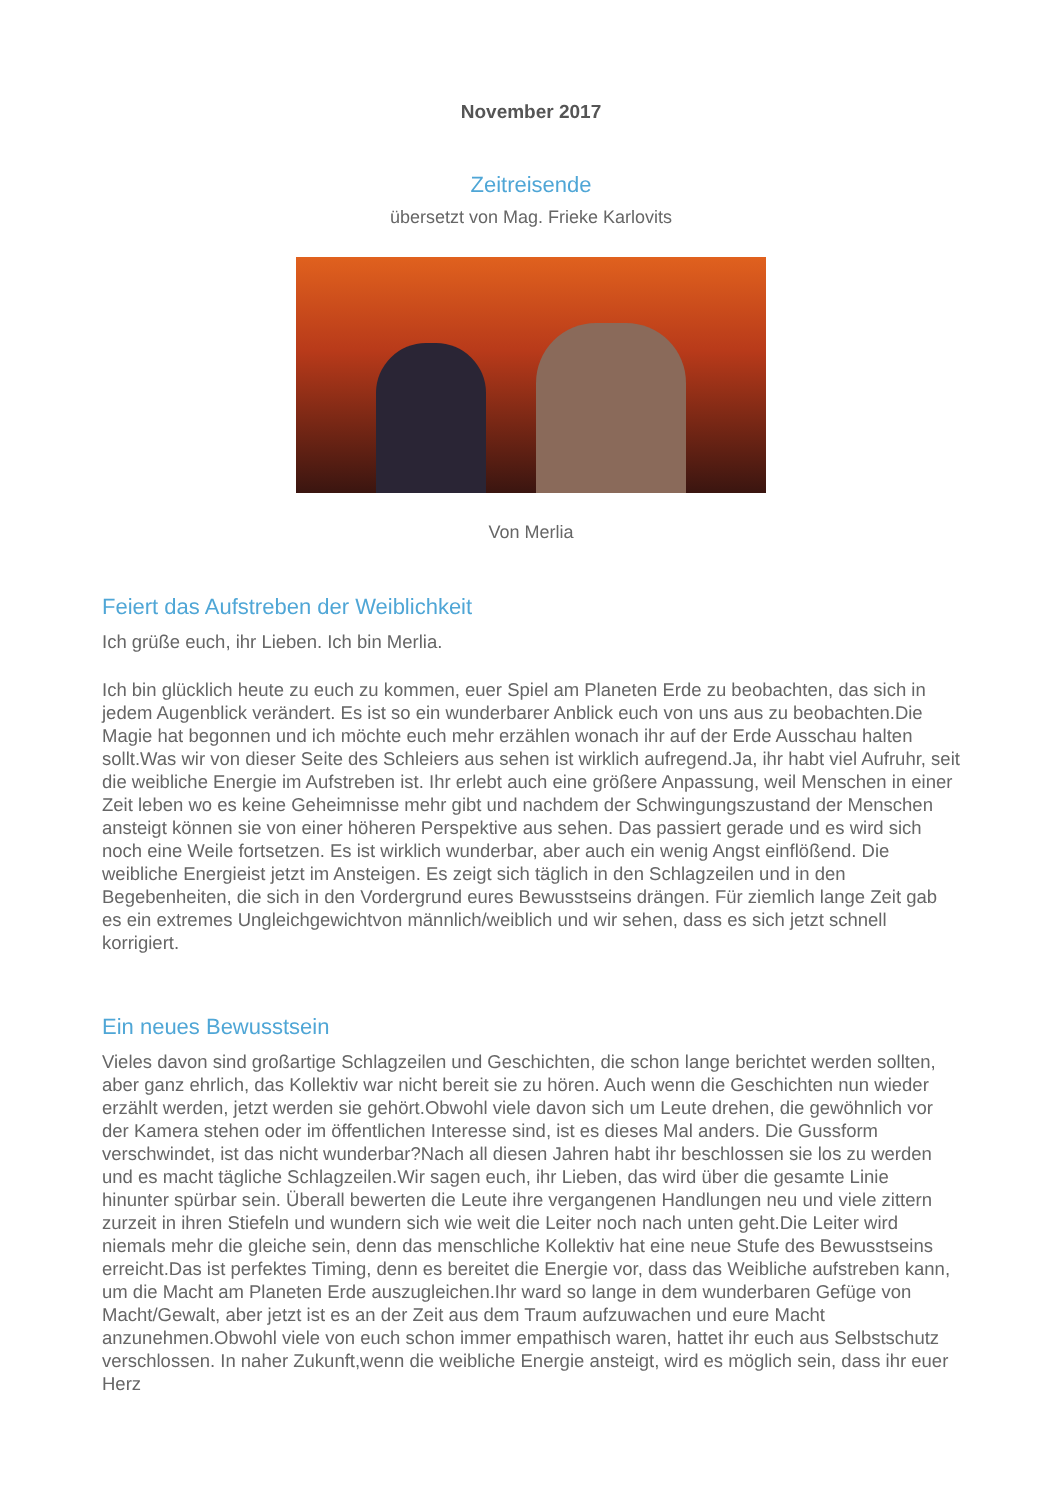November 2017
Zeitreisende
übersetzt von Mag. Frieke Karlovits
Von Merlia
Feiert das Aufstreben der Weiblichkeit
Ich grüße euch, ihr Lieben. Ich bin Merlia.
Ich bin glücklich heute zu euch zu kommen, euer Spiel am Planeten Erde zu beobachten, das sich in jedem Augenblick verändert. Es ist so ein wunderbarer Anblick euch von uns aus zu beobachten.Die Magie hat begonnen und ich möchte euch mehr erzählen wonach ihr auf der Erde Ausschau halten sollt.Was wir von dieser Seite des Schleiers aus sehen ist wirklich aufregend.Ja, ihr habt viel Aufruhr, seit die weibliche Energie im Aufstreben ist. Ihr erlebt auch eine größere Anpassung, weil Menschen in einer Zeit leben wo es keine Geheimnisse mehr gibt und nachdem der Schwingungszustand der Menschen ansteigt können sie von einer höheren Perspektive aus sehen. Das passiert gerade und es wird sich noch eine Weile fortsetzen. Es ist wirklich wunderbar, aber auch ein wenig Angst einflößend. Die weibliche Energieist jetzt im Ansteigen. Es zeigt sich täglich in den Schlagzeilen und in den Begebenheiten, die sich in den Vordergrund eures Bewusstseins drängen. Für ziemlich lange Zeit gab es ein extremes Ungleichgewichtvon männlich/weiblich und wir sehen, dass es sich jetzt schnell korrigiert.
Ein neues Bewusstsein
Vieles davon sind großartige Schlagzeilen und Geschichten, die schon lange berichtet werden sollten, aber ganz ehrlich, das Kollektiv war nicht bereit sie zu hören. Auch wenn die Geschichten nun wieder erzählt werden, jetzt werden sie gehört.Obwohl viele davon sich um Leute drehen, die gewöhnlich vor der Kamera stehen oder im öffentlichen Interesse sind, ist es dieses Mal anders. Die Gussform verschwindet, ist das nicht wunderbar?Nach all diesen Jahren habt ihr beschlossen sie los zu werden und es macht tägliche Schlagzeilen.Wir sagen euch, ihr Lieben, das wird über die gesamte Linie hinunter spürbar sein. Überall bewerten die Leute ihre vergangenen Handlungen neu und viele zittern zurzeit in ihren Stiefeln und wundern sich wie weit die Leiter noch nach unten geht.Die Leiter wird niemals mehr die gleiche sein, denn das menschliche Kollektiv hat eine neue Stufe des Bewusstseins erreicht.Das ist perfektes Timing, denn es bereitet die Energie vor, dass das Weibliche aufstreben kann, um die Macht am Planeten Erde auszugleichen.Ihr ward so lange in dem wunderbaren Gefüge von Macht/Gewalt, aber jetzt ist es an der Zeit aus dem Traum aufzuwachen und eure Macht anzunehmen.Obwohl viele von euch schon immer empathisch waren, hattet ihr euch aus Selbstschutz verschlossen. In naher Zukunft,wenn die weibliche Energie ansteigt, wird es möglich sein, dass ihr euer Herz